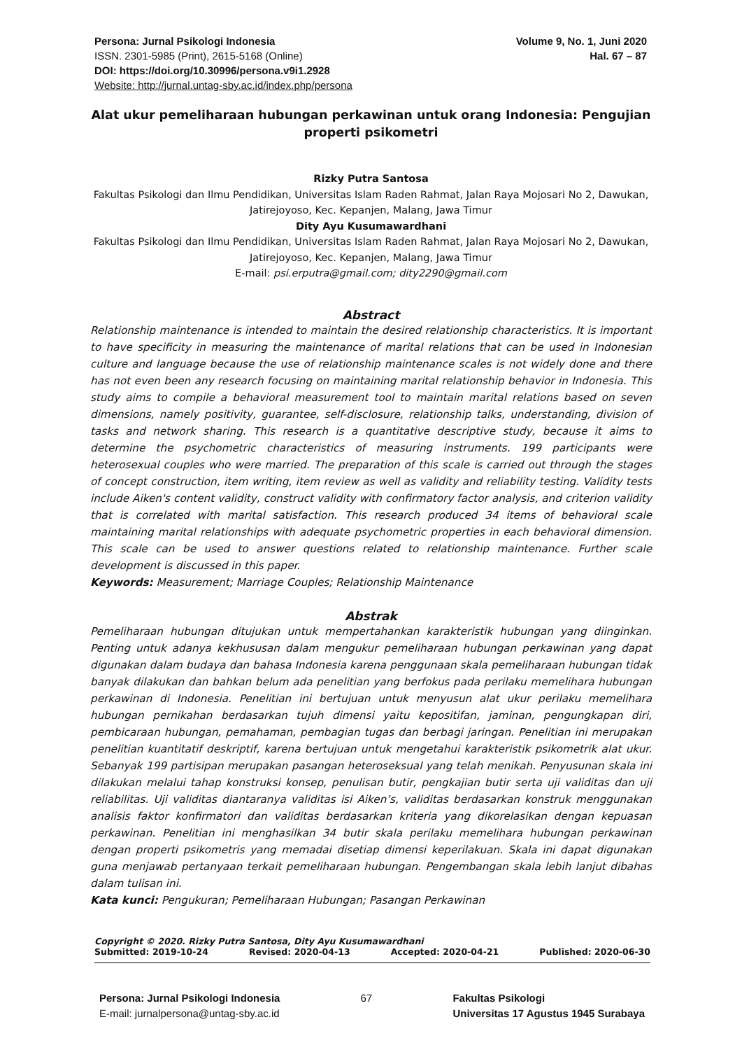Persona: Jurnal Psikologi Indonesia
ISSN. 2301-5985 (Print), 2615-5168 (Online)
DOI: https://doi.org/10.30996/persona.v9i1.2928
Website: http://jurnal.untag-sby.ac.id/index.php/persona
Volume 9, No. 1, Juni 2020
Hal. 67 – 87
Alat ukur pemeliharaan hubungan perkawinan untuk orang Indonesia: Pengujian properti psikometri
Rizky Putra Santosa
Fakultas Psikologi dan Ilmu Pendidikan, Universitas Islam Raden Rahmat, Jalan Raya Mojosari No 2, Dawukan, Jatirejoyoso, Kec. Kepanjen, Malang, Jawa Timur
Dity Ayu Kusumawardhani
Fakultas Psikologi dan Ilmu Pendidikan, Universitas Islam Raden Rahmat, Jalan Raya Mojosari No 2, Dawukan, Jatirejoyoso, Kec. Kepanjen, Malang, Jawa Timur
E-mail: psi.erputra@gmail.com; dity2290@gmail.com
Abstract
Relationship maintenance is intended to maintain the desired relationship characteristics. It is important to have specificity in measuring the maintenance of marital relations that can be used in Indonesian culture and language because the use of relationship maintenance scales is not widely done and there has not even been any research focusing on maintaining marital relationship behavior in Indonesia. This study aims to compile a behavioral measurement tool to maintain marital relations based on seven dimensions, namely positivity, guarantee, self-disclosure, relationship talks, understanding, division of tasks and network sharing. This research is a quantitative descriptive study, because it aims to determine the psychometric characteristics of measuring instruments. 199 participants were heterosexual couples who were married. The preparation of this scale is carried out through the stages of concept construction, item writing, item review as well as validity and reliability testing. Validity tests include Aiken's content validity, construct validity with confirmatory factor analysis, and criterion validity that is correlated with marital satisfaction. This research produced 34 items of behavioral scale maintaining marital relationships with adequate psychometric properties in each behavioral dimension. This scale can be used to answer questions related to relationship maintenance. Further scale development is discussed in this paper.
Keywords: Measurement; Marriage Couples; Relationship Maintenance
Abstrak
Pemeliharaan hubungan ditujukan untuk mempertahankan karakteristik hubungan yang diinginkan. Penting untuk adanya kekhususan dalam mengukur pemeliharaan hubungan perkawinan yang dapat digunakan dalam budaya dan bahasa Indonesia karena penggunaan skala pemeliharaan hubungan tidak banyak dilakukan dan bahkan belum ada penelitian yang berfokus pada perilaku memelihara hubungan perkawinan di Indonesia. Penelitian ini bertujuan untuk menyusun alat ukur perilaku memelihara hubungan pernikahan berdasarkan tujuh dimensi yaitu kepositifan, jaminan, pengungkapan diri, pembicaraan hubungan, pemahaman, pembagian tugas dan berbagi jaringan. Penelitian ini merupakan penelitian kuantitatif deskriptif, karena bertujuan untuk mengetahui karakteristik psikometrik alat ukur. Sebanyak 199 partisipan merupakan pasangan heteroseksual yang telah menikah. Penyusunan skala ini dilakukan melalui tahap konstruksi konsep, penulisan butir, pengkajian butir serta uji validitas dan uji reliabilitas. Uji validitas diantaranya validitas isi Aiken’s, validitas berdasarkan konstruk menggunakan analisis faktor konfirmatori dan validitas berdasarkan kriteria yang dikorelasikan dengan kepuasan perkawinan. Penelitian ini menghasilkan 34 butir skala perilaku memelihara hubungan perkawinan dengan properti psikometris yang memadai disetiap dimensi keperilakuan. Skala ini dapat digunakan guna menjawab pertanyaan terkait pemeliharaan hubungan. Pengembangan skala lebih lanjut dibahas dalam tulisan ini.
Kata kunci: Pengukuran; Pemeliharaan Hubungan; Pasangan Perkawinan
Copyright © 2020. Rizky Putra Santosa, Dity Ayu Kusumawardhani
Submitted: 2019-10-24 Revised: 2020-04-13 Accepted: 2020-04-21 Published: 2020-06-30
Persona: Jurnal Psikologi Indonesia
E-mail: jurnalpersona@untag-sby.ac.id
67 Fakultas Psikologi
Universitas 17 Agustus 1945 Surabaya